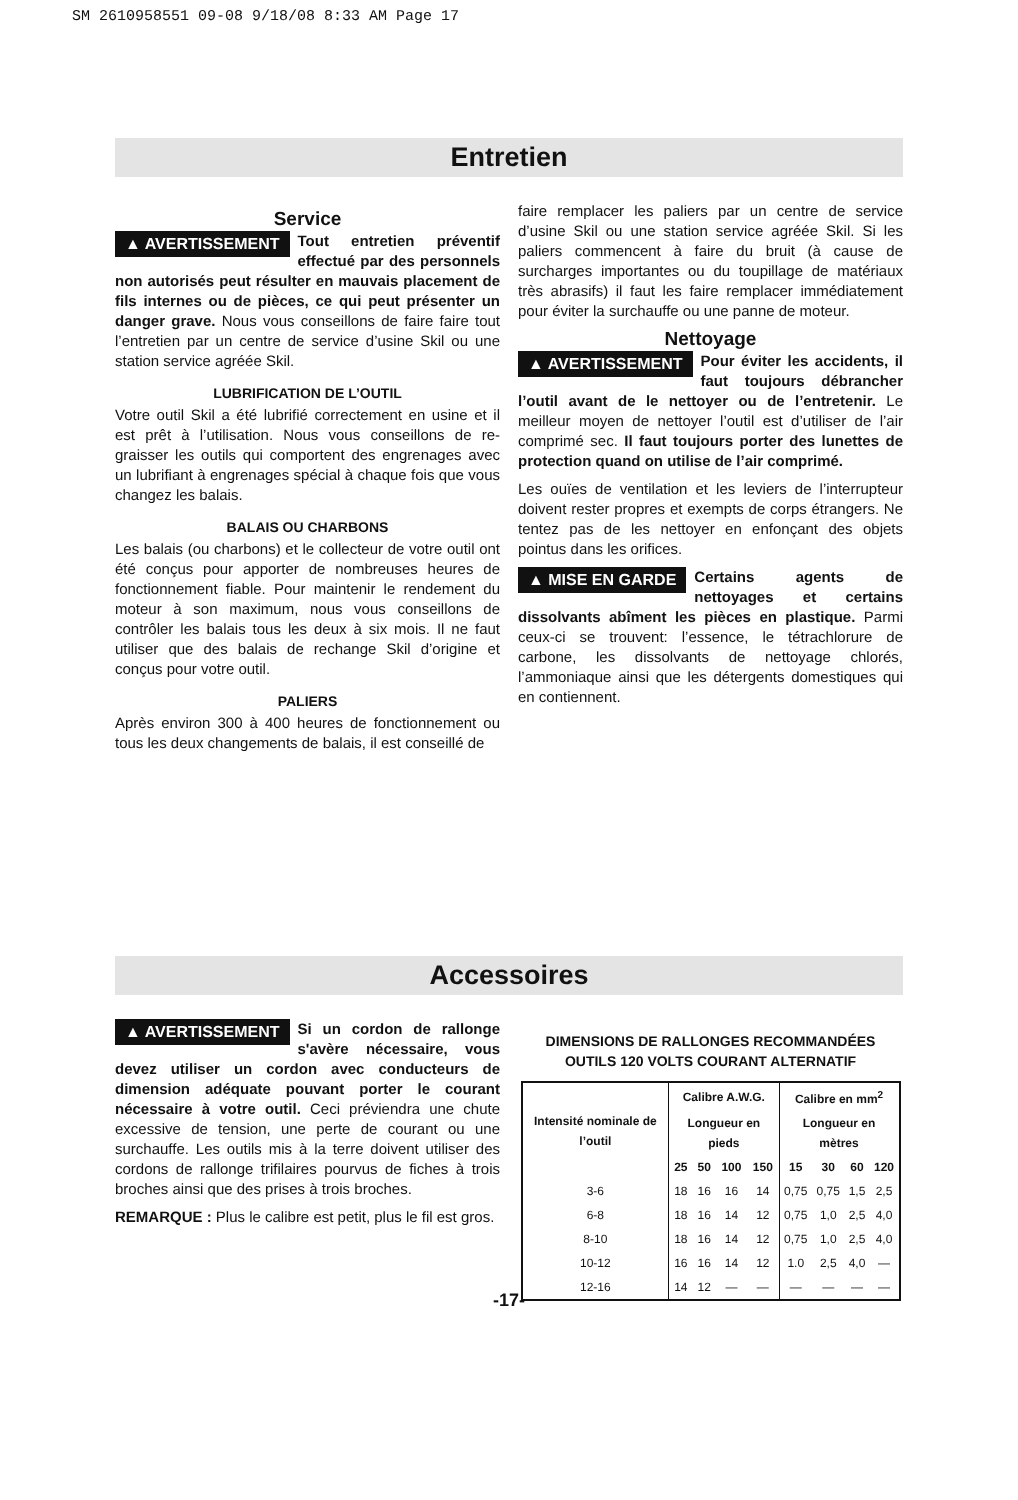SM 2610958551 09-08 9/18/08 8:33 AM Page 17
Entretien
Service
▲ AVERTISSEMENT Tout entretien préventif effectué par des personnels non autorisés peut résulter en mauvais placement de fils internes ou de pièces, ce qui peut présenter un danger grave. Nous vous conseillons de faire faire tout l’entretien par un centre de service d’usine Skil ou une station service agréée Skil.
LUBRIFICATION DE L’OUTIL
Votre outil Skil a été lubrifié correctement en usine et il est prêt à l’utilisation. Nous vous conseillons de re-graisser les outils qui comportent des engrenages avec un lubrifiant à engrenages spécial à chaque fois que vous changez les balais.
BALAIS OU CHARBONS
Les balais (ou charbons) et le collecteur de votre outil ont été conçus pour apporter de nombreuses heures de fonctionnement fiable. Pour maintenir le rendement du moteur à son maximum, nous vous conseillons de contrôler les balais tous les deux à six mois. Il ne faut utiliser que des balais de rechange Skil d’origine et conçus pour votre outil.
PALIERS
Après environ 300 à 400 heures de fonctionnement ou tous les deux changements de balais, il est conseillé de
faire remplacer les paliers par un centre de service d’usine Skil ou une station service agréée Skil. Si les paliers commencent à faire du bruit (à cause de surcharges importantes ou du toupillage de matériaux très abrasifs) il faut les faire remplacer immédiatement pour éviter la surchauffe ou une panne de moteur.
Nettoyage
▲ AVERTISSEMENT Pour éviter les accidents, il faut toujours débrancher l’outil avant de le nettoyer ou de l’entretenir. Le meilleur moyen de nettoyer l’outil est d’utiliser de l’air comprimé sec. Il faut toujours porter des lunettes de protection quand on utilise de l’air comprimé.
Les ouïes de ventilation et les leviers de l’interrupteur doivent rester propres et exempts de corps étrangers. Ne tentez pas de les nettoyer en enfonçant des objets pointus dans les orifices.
▲ MISE EN GARDE Certains agents de nettoyages et certains dissolvants abîment les pièces en plastique. Parmi ceux-ci se trouvent: l’essence, le tétrachlorure de carbone, les dissolvants de nettoyage chlorés, l’ammoniaque ainsi que les détergents domestiques qui en contiennent.
Accessoires
▲ AVERTISSEMENT Si un cordon de rallonge s'avère nécessaire, vous devez utiliser un cordon avec conducteurs de dimension adéquate pouvant porter le courant nécessaire à votre outil. Ceci préviendra une chute excessive de tension, une perte de courant ou une surchauffe. Les outils mis à la terre doivent utiliser des cordons de rallonge trifilaires pourvus de fiches à trois broches ainsi que des prises à trois broches.
REMARQUE : Plus le calibre est petit, plus le fil est gros.
DIMENSIONS DE RALLONGES RECOMMANDÉES
OUTILS 120 VOLTS COURANT ALTERNATIF
| Intensité nominale de l’outil | Calibre A.W.G. | | | | Calibre en mm<sup>2</sup> | | | |
| --- | --- | --- | --- | --- | --- | --- | --- | --- |
| | Longueur en pieds | | | | Longueur en mètres | | | |
| | 25 | 50 | 100 | 150 | 15 | 30 | 60 | 120 |
| 3-6 | 18 | 16 | 16 | 14 | 0,75 | 0,75 | 1,5 | 2,5 |
| 6-8 | 18 | 16 | 14 | 12 | 0,75 | 1,0 | 2,5 | 4,0 |
| 8-10 | 18 | 16 | 14 | 12 | 0,75 | 1,0 | 2,5 | 4,0 |
| 10-12 | 16 | 16 | 14 | 12 | 1.0 | 2,5 | 4,0 | — |
| 12-16 | 14 | 12 | — | — | — | — | — | — |
-17-